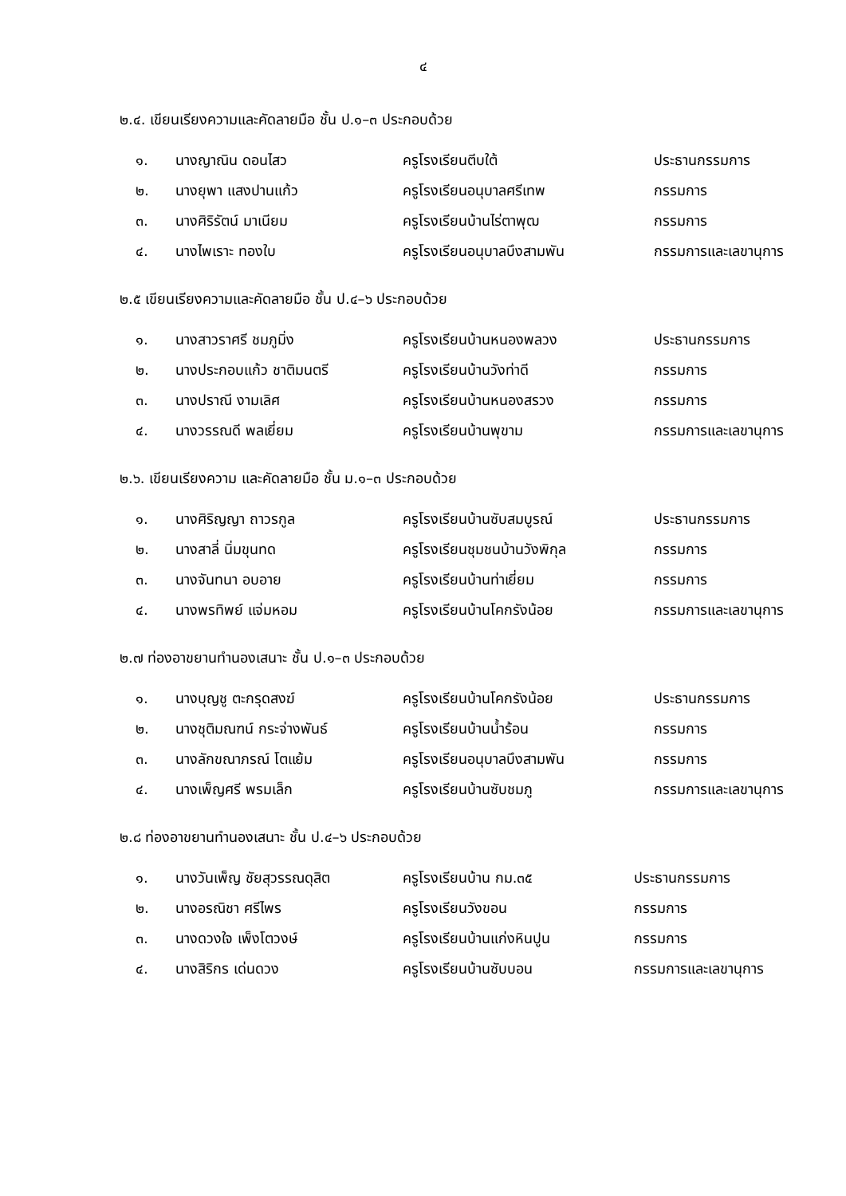๔
๒.๔. เขียนเรียงความและคัดลายมือ ชั้น ป.๑–๓ ประกอบด้วย
| ๑. | นางญาณิน ดอนไสว | ครูโรงเรียนตีบใต้ | ประธานกรรมการ |
| ๒. | นางยุพา แสงปานแก้ว | ครูโรงเรียนอนุบาลศรีเทพ | กรรมการ |
| ๓. | นางศิริรัตน์ มาเนียม | ครูโรงเรียนบ้านไร่ตาพุฒ | กรรมการ |
| ๔. | นางไพเราะ ทองใบ | ครูโรงเรียนอนุบาลบึงสามพัน | กรรมการและเลขานุการ |
๒.๕ เขียนเรียงความและคัดลายมือ ชั้น ป.๔–๖ ประกอบด้วย
| ๑. | นางสาวราศรี ชมภูมิ่ง | ครูโรงเรียนบ้านหนองพลวง | ประธานกรรมการ |
| ๒. | นางประกอบแก้ว ชาติมนตรี | ครูโรงเรียนบ้านวังท่าดี | กรรมการ |
| ๓. | นางปราณี งามเลิศ | ครูโรงเรียนบ้านหนองสรวง | กรรมการ |
| ๔. | นางวรรณดี พลเยี่ยม | ครูโรงเรียนบ้านพุขาม | กรรมการและเลขานุการ |
๒.๖. เขียนเรียงความ และคัดลายมือ ชั้น ม.๑–๓ ประกอบด้วย
| ๑. | นางศิริญญา ถาวรกูล | ครูโรงเรียนบ้านซับสมบูรณ์ | ประธานกรรมการ |
| ๒. | นางสาลี่ นิ่มขุนทด | ครูโรงเรียนชุมชนบ้านวังพิกุล | กรรมการ |
| ๓. | นางจันทนา อบอาย | ครูโรงเรียนบ้านท่าเยี่ยม | กรรมการ |
| ๔. | นางพรทิพย์ แจ่มหอม | ครูโรงเรียนบ้านโคกรังน้อย | กรรมการและเลขานุการ |
๒.๗ ท่องอาขยานทำนองเสนาะ ชั้น ป.๑–๓ ประกอบด้วย
| ๑. | นางบุญชู ตะกรุดสงฆ์ | ครูโรงเรียนบ้านโคกรังน้อย | ประธานกรรมการ |
| ๒. | นางชุติมณฑน์ กระจ่างพันธ์ | ครูโรงเรียนบ้านน้ำร้อน | กรรมการ |
| ๓. | นางลักขณาภรณ์ โตแย้ม | ครูโรงเรียนอนุบาลบึงสามพัน | กรรมการ |
| ๔. | นางเพ็ญศรี พรมเล็ก | ครูโรงเรียนบ้านซับชมภู | กรรมการและเลขานุการ |
๒.๘ ท่องอาขยานทำนองเสนาะ ชั้น ป.๔–๖ ประกอบด้วย
| ๑. | นางวันเพ็ญ ชัยสุวรรณดุสิต | ครูโรงเรียนบ้าน กม.๓๕ | ประธานกรรมการ |
| ๒. | นางอรณิชา ศรีไพร | ครูโรงเรียนวังขอน | กรรมการ |
| ๓. | นางดวงใจ เพ็งโตวงษ์ | ครูโรงเรียนบ้านแก่งหินปูน | กรรมการ |
| ๔. | นางสิริกร เด่นดวง | ครูโรงเรียนบ้านซับบอน | กรรมการและเลขานุการ |